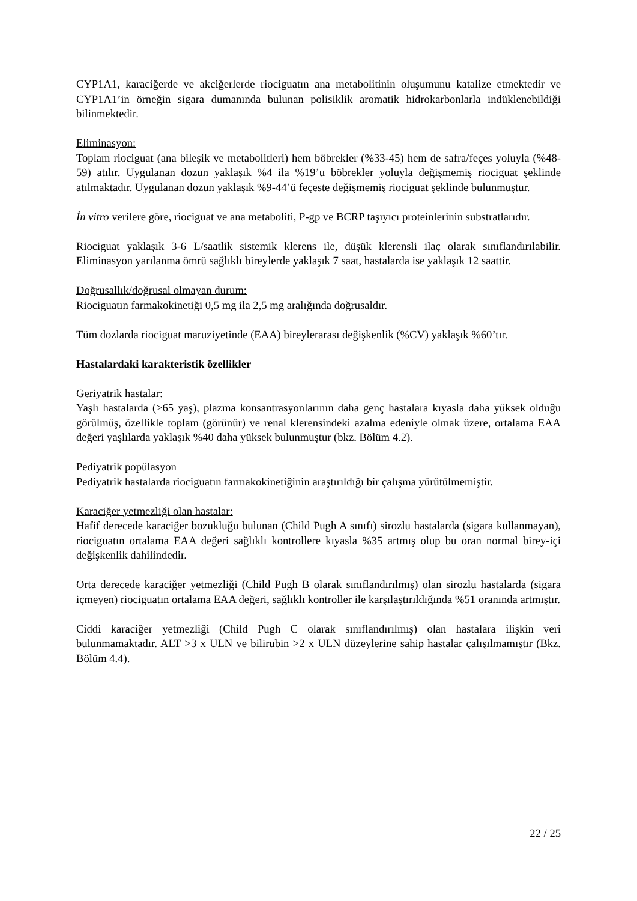CYP1A1, karaciğerde ve akciğerlerde riociguatın ana metabolitinin oluşumunu katalize etmektedir ve CYP1A1’in örneğin sigara dumanında bulunan polisiklik aromatik hidrokarbonlarla indüklenebildiği bilinmektedir.
Eliminasyon:
Toplam riociguat (ana bileşik ve metabolitleri) hem böbrekler (%33-45) hem de safra/feçes yoluyla (%48-59) atılır. Uygulanan dozun yaklaşık %4 ila %19’u böbrekler yoluyla değişmemiş riociguat şeklinde atılmaktadır. Uygulanan dozun yaklaşık %9-44’ü feçeste değişmemiş riociguat şeklinde bulunmuştur.
İn vitro verilere göre, riociguat ve ana metaboliti, P-gp ve BCRP taşıyıcı proteinlerinin substratlarıdır.
Riociguat yaklaşık 3-6 L/saatlik sistemik klerens ile, düşük klerensli ilaç olarak sınıflandırılabilir. Eliminasyon yarılanma ömrü sağlıklı bireylerde yaklaşık 7 saat, hastalarda ise yaklaşık 12 saattir.
Doğrusallık/doğrusal olmayan durum:
Riociguatın farmakokinetiği 0,5 mg ila 2,5 mg aralığında doğrusaldır.
Tüm dozlarda riociguat maruziyetinde (EAA) bireylerarası değişkenlik (%CV) yaklaşık %60’tır.
Hastalardaki karakteristik özellikler
Geriyatrik hastalar:
Yaşlı hastalarda (≥65 yaş), plazma konsantrasyonlarının daha genç hastalara kıyasla daha yüksek olduğu görülmüş, özellikle toplam (görünür) ve renal klerensindeki azalma edeniyle olmak üzere, ortalama EAA değeri yaşlılarda yaklaşık %40 daha yüksek bulunmuştur (bkz. Bölüm 4.2).
Pediyatrik popülasyon
Pediyatrik hastalarda riociguatın farmakokinetiğinin araştırıldığı bir çalışma yürütülmemiştir.
Karaciğer yetmezliği olan hastalar:
Hafif derecede karaciğer bozukluğu bulunan (Child Pugh A sınıfı) sirozlu hastalarda (sigara kullanmayan), riociguatın ortalama EAA değeri sağlıklı kontrollere kıyasla %35 artmış olup bu oran normal birey-içi değişkenlik dahilindedir.
Orta derecede karaciğer yetmezliği (Child Pugh B olarak sınıflandırılmış) olan sirozlu hastalarda (sigara içmeyen) riociguatın ortalama EAA değeri, sağlıklı kontroller ile karşılaştırıldığında %51 oranında artmıştır.
Ciddi karaciğer yetmezliği (Child Pugh C olarak sınıflandırılmış) olan hastalara ilişkin veri bulunmamaktadır. ALT >3 x ULN ve bilirubin >2 x ULN düzeylerine sahip hastalar çalışılmamıştır (Bkz. Bölüm 4.4).
22 / 25